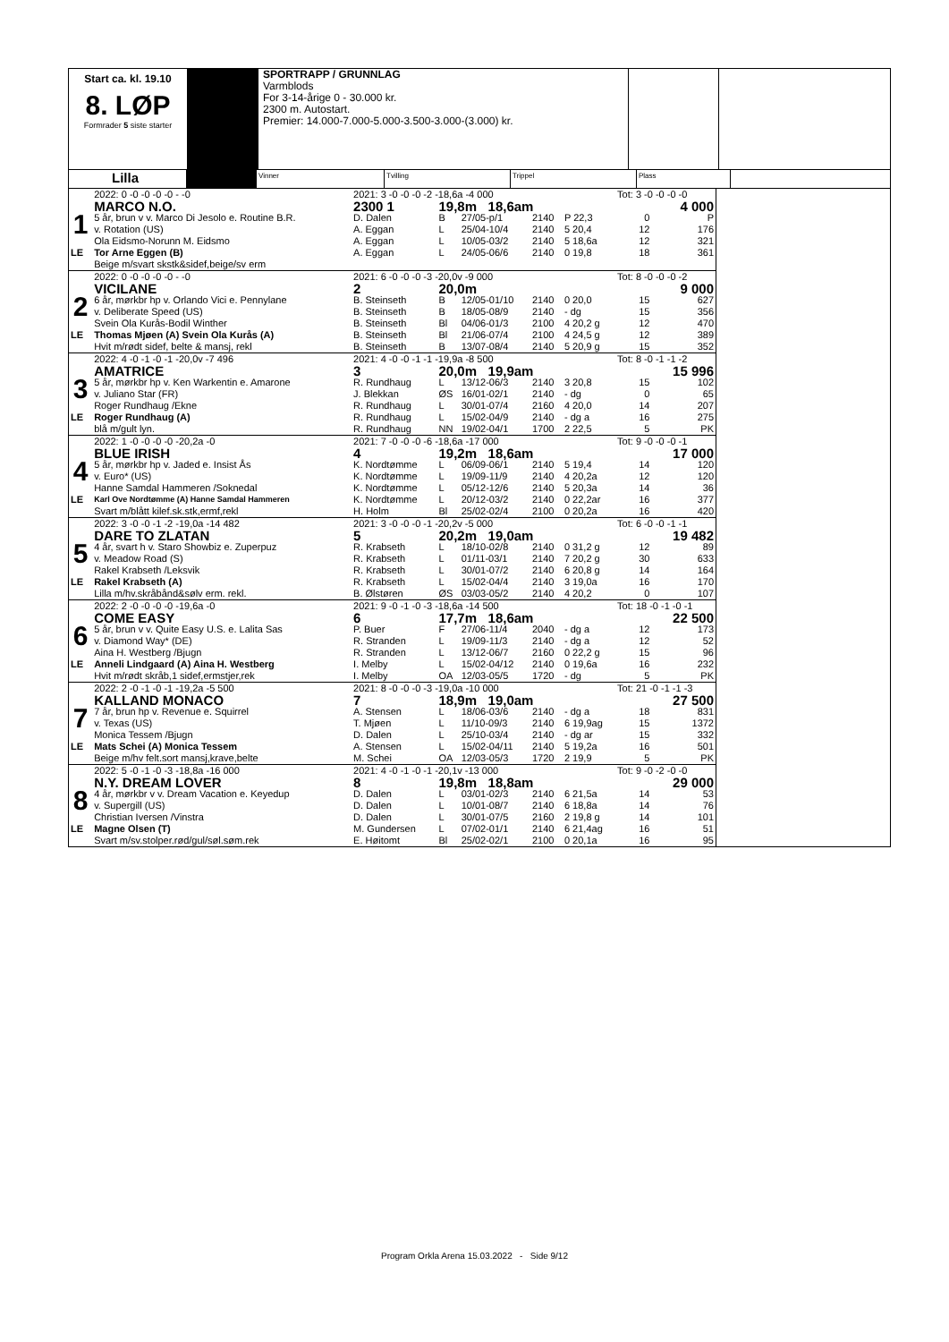Start ca. kl. 19.10
8. LØP
Formrader 5 siste starter
SPORTRAPP / GRUNNLAG
Varmblods
For 3-14-årige 0 - 30.000 kr.
2300 m. Autostart.
Premier: 14.000-7.000-5.000-3.500-3.000-(3.000) kr.
Lilla
Vinner Tvilling Trippel Plass
| | 2022: 0 -0 -0 -0 -0 - -0 | 2021: 3 -0 -0 -0 -2 -18,6a -4 000 | | | | | Tot: 3 -0 -0 -0 -0 | |
| | MARCO N.O. | 2300 1 | 19,8m 18,6am | | | | 4 000 | |
| 1 | 5 år, brun v v. Marco Di Jesolo e. Routine B.R. | D. Dalen | B | 27/05-p/1 | 2140 | P 22,3 | 0 | P |
| | v. Rotation (US) | A. Eggan | L | 25/04-10/4 | 2140 | 5 20,4 | 12 | 176 |
| | Ola Eidsmo-Norunn M. Eidsmo | A. Eggan | L | 10/05-03/2 | 2140 | 5 18,6a | 12 | 321 |
| LE | Tor Arne Eggen (B) | A. Eggan | L | 24/05-06/6 | 2140 | 0 19,8 | 18 | 361 |
| | Beige m/svart skstk&sidef,beige/sv erm | | | | | | | |
| | 2022: 0 -0 -0 -0 -0 - -0 | 2021: 6 -0 -0 -0 -3 -20,0v -9 000 | | | | | Tot: 8 -0 -0 -0 -2 | |
| | VICILANE | 2 | 20,0m | | | | 9 000 | |
| 2 | 6 år, mørkbr hp v. Orlando Vici e. Pennylane | B. Steinseth | B | 12/05-01/10 | 2140 | 0 20,0 | 15 | 627 |
| | v. Deliberate Speed (US) | B. Steinseth | B | 18/05-08/9 | 2140 | - dg | 15 | 356 |
| | Svein Ola Kurås-Bodil Winther | B. Steinseth | Bl | 04/06-01/3 | 2100 | 4 20,2 g | 12 | 470 |
| LE | Thomas Mjøen (A) Svein Ola Kurås (A) | B. Steinseth | Bl | 21/06-07/4 | 2100 | 4 24,5 g | 12 | 389 |
| | Hvit m/rødt sidef, belte & mansj, rekl | B. Steinseth | B | 13/07-08/4 | 2140 | 5 20,9 g | 15 | 352 |
| | 2022: 4 -0 -1 -0 -1 -20,0v -7 496 | 2021: 4 -0 -0 -1 -1 -19,9a -8 500 | | | | | Tot: 8 -0 -1 -1 -2 | |
| | AMATRICE | 3 | 20,0m 19,9am | | | | 15 996 | |
| 3 | 5 år, mørkbr hp v. Ken Warkentin e. Amarone | R. Rundhaug | L | 13/12-06/3 | 2140 | 3 20,8 | 15 | 102 |
| | v. Juliano Star (FR) | J. Blekkan | ØS | 16/01-02/1 | 2140 | - dg | 0 | 65 |
| | Roger Rundhaug /Ekne | R. Rundhaug | L | 30/01-07/4 | 2160 | 4 20,0 | 14 | 207 |
| LE | Roger Rundhaug (A) | R. Rundhaug | L | 15/02-04/9 | 2140 | - dg a | 16 | 275 |
| | blå m/gult lyn. | R. Rundhaug | NN | 19/02-04/1 | 1700 | 2 22,5 | 5 | PK |
| | 2022: 1 -0 -0 -0 -0 -20,2a -0 | 2021: 7 -0 -0 -0 -6 -18,6a -17 000 | | | | | Tot: 9 -0 -0 -0 -1 | |
| | BLUE IRISH | 4 | 19,2m 18,6am | | | | 17 000 | |
| 4 | 5 år, mørkbr hp v. Jaded e. Insist Ås | K. Nordtømme | L | 06/09-06/1 | 2140 | 5 19,4 | 14 | 120 |
| | v. Euro* (US) | K. Nordtømme | L | 19/09-11/9 | 2140 | 4 20,2a | 12 | 120 |
| | Hanne Samdal Hammeren /Soknedal | K. Nordtømme | L | 05/12-12/6 | 2140 | 5 20,3a | 14 | 36 |
| LE | Karl Ove Nordtømme (A) Hanne Samdal Hammeren | K. Nordtømme | L | 20/12-03/2 | 2140 | 0 22,2ar | 16 | 377 |
| | Svart m/blått kilef.sk.stk,ermf,rekl | H. Holm | Bl | 25/02-02/4 | 2100 | 0 20,2a | 16 | 420 |
| | 2022: 3 -0 -0 -1 -2 -19,0a -14 482 | 2021: 3 -0 -0 -0 -1 -20,2v -5 000 | | | | | Tot: 6 -0 -0 -1 -1 | |
| | DARE TO ZLATAN | 5 | 20,2m 19,0am | | | | 19 482 | |
| 5 | 4 år, svart h v. Staro Showbiz e. Zuperpuz | R. Krabseth | L | 18/10-02/8 | 2140 | 0 31,2 g | 12 | 89 |
| | v. Meadow Road (S) | R. Krabseth | L | 01/11-03/1 | 2140 | 7 20,2 g | 30 | 633 |
| | Rakel Krabseth /Leksvik | R. Krabseth | L | 30/01-07/2 | 2140 | 6 20,8 g | 14 | 164 |
| LE | Rakel Krabseth (A) | R. Krabseth | L | 15/02-04/4 | 2140 | 3 19,0a | 16 | 170 |
| | Lilla m/hv.skråbånd&sølv erm. rekl. | B. Ølstøren | ØS | 03/03-05/2 | 2140 | 4 20,2 | 0 | 107 |
| | 2022: 2 -0 -0 -0 -0 -19,6a -0 | 2021: 9 -0 -1 -0 -3 -18,6a -14 500 | | | | | Tot: 18 -0 -1 -0 -1 | |
| | COME EASY | 6 | 17,7m 18,6am | | | | 22 500 | |
| 6 | 5 år, brun v v. Quite Easy U.S. e. Lalita Sas | P. Buer | F | 27/06-11/4 | 2040 | - dg a | 12 | 173 |
| | v. Diamond Way* (DE) | R. Stranden | L | 19/09-11/3 | 2140 | - dg a | 12 | 52 |
| | Aina H. Westberg /Bjugn | R. Stranden | L | 13/12-06/7 | 2160 | 0 22,2 g | 15 | 96 |
| LE | Anneli Lindgaard (A) Aina H. Westberg | I. Melby | L | 15/02-04/12 | 2140 | 0 19,6a | 16 | 232 |
| | Hvit m/rødt skråb,1 sidef,ermstjer,rek | I. Melby | OA | 12/03-05/5 | 1720 | - dg | 5 | PK |
| | 2022: 2 -0 -1 -0 -1 -19,2a -5 500 | 2021: 8 -0 -0 -0 -3 -19,0a -10 000 | | | | | Tot: 21 -0 -1 -1 -3 | |
| | KALLAND MONACO | 7 | 18,9m 19,0am | | | | 27 500 | |
| 7 | 7 år, brun hp v. Revenue e. Squirrel | A. Stensen | L | 18/06-03/6 | 2140 | - dg a | 18 | 831 |
| | v. Texas (US) | T. Mjøen | L | 11/10-09/3 | 2140 | 6 19,9ag | 15 | 1372 |
| | Monica Tessem /Bjugn | D. Dalen | L | 25/10-03/4 | 2140 | - dg ar | 15 | 332 |
| LE | Mats Schei (A) Monica Tessem | A. Stensen | L | 15/02-04/11 | 2140 | 5 19,2a | 16 | 501 |
| | Beige m/hv felt.sort mansj,krave,belte | M. Schei | OA | 12/03-05/3 | 1720 | 2 19,9 | 5 | PK |
| | 2022: 5 -0 -1 -0 -3 -18,8a -16 000 | 2021: 4 -0 -1 -0 -1 -20,1v -13 000 | | | | | Tot: 9 -0 -2 -0 -0 | |
| | N.Y. DREAM LOVER | 8 | 19,8m 18,8am | | | | 29 000 | |
| 8 | 4 år, mørkbr v v. Dream Vacation e. Keyedup | D. Dalen | L | 03/01-02/3 | 2140 | 6 21,5a | 14 | 53 |
| | v. Supergill (US) | D. Dalen | L | 10/01-08/7 | 2140 | 6 18,8a | 14 | 76 |
| | Christian Iversen /Vinstra | D. Dalen | L | 30/01-07/5 | 2160 | 2 19,8 g | 14 | 101 |
| LE | Magne Olsen (T) | M. Gundersen | L | 07/02-01/1 | 2140 | 6 21,4ag | 16 | 51 |
| | Svart m/sv.stolper.rød/gul/søl.søm.rek | E. Høitomt | Bl | 25/02-02/1 | 2100 | 0 20,1a | 16 | 95 |
Program Orkla Arena 15.03.2022 - Side 9/12